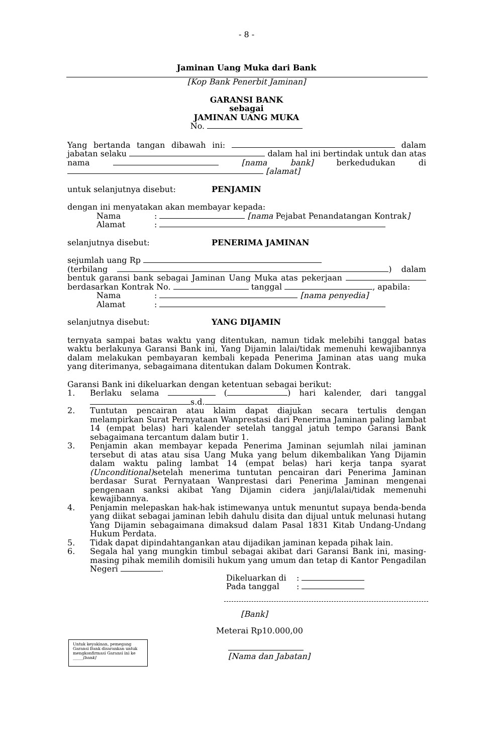- 8 -
Jaminan Uang Muka dari Bank
[Kop Bank Penerbit Jaminan]
GARANSI BANK
sebagai
JAMINAN UANG MUKA
No.
Yang bertanda tangan dibawah ini: dalam jabatan selaku dalam hal ini bertindak untuk dan atas nama [nama bank] berkedudukan di [alamat]
untuk selanjutnya disebut: PENJAMIN
dengan ini menyatakan akan membayar kepada:
Nama: [nama Pejabat Penandatangan Kontrak]
Alamat:
selanjutnya disebut: PENERIMA JAMINAN
sejumlah uang Rp
(terbilang ) dalam bentuk garansi bank sebagai Jaminan Uang Muka atas pekerjaan berdasarkan Kontrak No. tanggal , apabila:
Nama: [nama penyedia]
Alamat:
selanjutnya disebut: YANG DIJAMIN
ternyata sampai batas waktu yang ditentukan, namun tidak melebihi tanggal batas waktu berlakunya Garansi Bank ini, Yang Dijamin lalai/tidak memenuhi kewajibannya dalam melakukan pembayaran kembali kepada Penerima Jaminan atas uang muka yang diterimanya, sebagaimana ditentukan dalam Dokumen Kontrak.
Garansi Bank ini dikeluarkan dengan ketentuan sebagai berikut:
1. Berlaku selama ( ) hari kalender, dari tanggal s.d.
2. Tuntutan pencairan atau klaim dapat diajukan secara tertulis dengan melampirkan Surat Pernyataan Wanprestasi dari Penerima Jaminan paling lambat 14 (empat belas) hari kalender setelah tanggal jatuh tempo Garansi Bank sebagaimana tercantum dalam butir 1.
3. Penjamin akan membayar kepada Penerima Jaminan sejumlah nilai jaminan tersebut di atas atau sisa Uang Muka yang belum dikembalikan Yang Dijamin dalam waktu paling lambat 14 (empat belas) hari kerja tanpa syarat (Unconditional) setelah menerima tuntutan pencairan dari Penerima Jaminan berdasar Surat Pernyataan Wanprestasi dari Penerima Jaminan mengenai pengenaan sanksi akibat Yang Dijamin cidera janji/lalai/tidak memenuhi kewajibannya.
4. Penjamin melepaskan hak-hak istimewanya untuk menuntut supaya benda-benda yang diikat sebagai jaminan lebih dahulu disita dan dijual untuk melunasi hutang Yang Dijamin sebagaimana dimaksud dalam Pasal 1831 Kitab Undang-Undang Hukum Perdata.
5. Tidak dapat dipindahtangankan atau dijadikan jaminan kepada pihak lain.
6. Segala hal yang mungkin timbul sebagai akibat dari Garansi Bank ini, masing-masing pihak memilih domisili hukum yang umum dan tetap di Kantor Pengadilan Negeri .
Dikeluarkan di:
Pada tanggal:
[Bank]
Meterai Rp10.000,00
Untuk keyakinan, pemegang Garansi Bank disarankan untuk mengkonfirmasi Garansi ini ke _____[bank]
[Nama dan Jabatan]